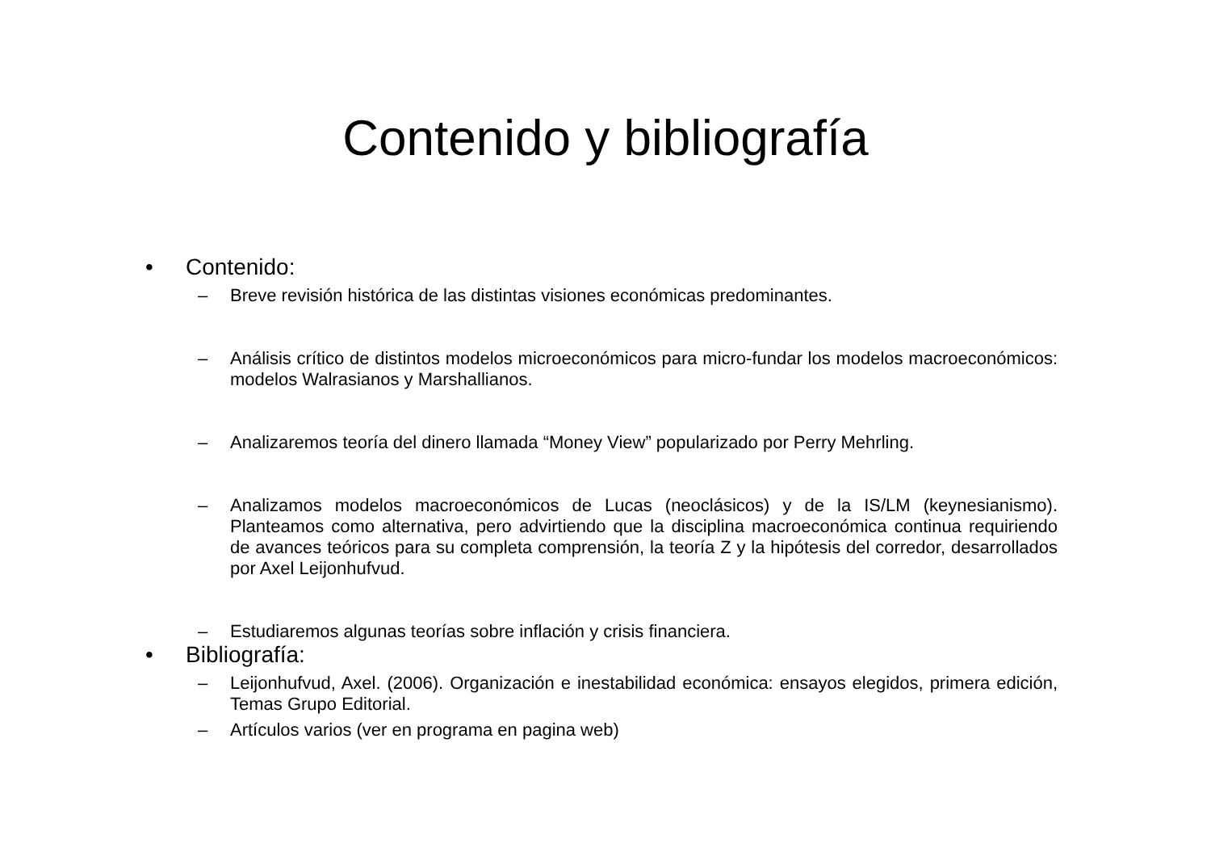Contenido y bibliografía
• Contenido:
– Breve revisión histórica de las distintas visiones económicas predominantes.
– Análisis crítico de distintos modelos microeconómicos para micro-fundar los modelos macroeconómicos: modelos Walrasianos y Marshallianos.
– Analizaremos teoría del dinero llamada “Money View” popularizado por Perry Mehrling.
– Analizamos modelos macroeconómicos de Lucas (neoclásicos) y de la IS/LM (keynesianismo). Planteamos como alternativa, pero advirtiendo que la disciplina macroeconómica continua requiriendo de avances teóricos para su completa comprensión, la teoría Z y la hipótesis del corredor, desarrollados por Axel Leijonhufvud.
– Estudiaremos algunas teorías sobre inflación y crisis financiera.
• Bibliografía:
– Leijonhufvud, Axel. (2006). Organización e inestabilidad económica: ensayos elegidos, primera edición, Temas Grupo Editorial.
– Artículos varios (ver en programa en pagina web)